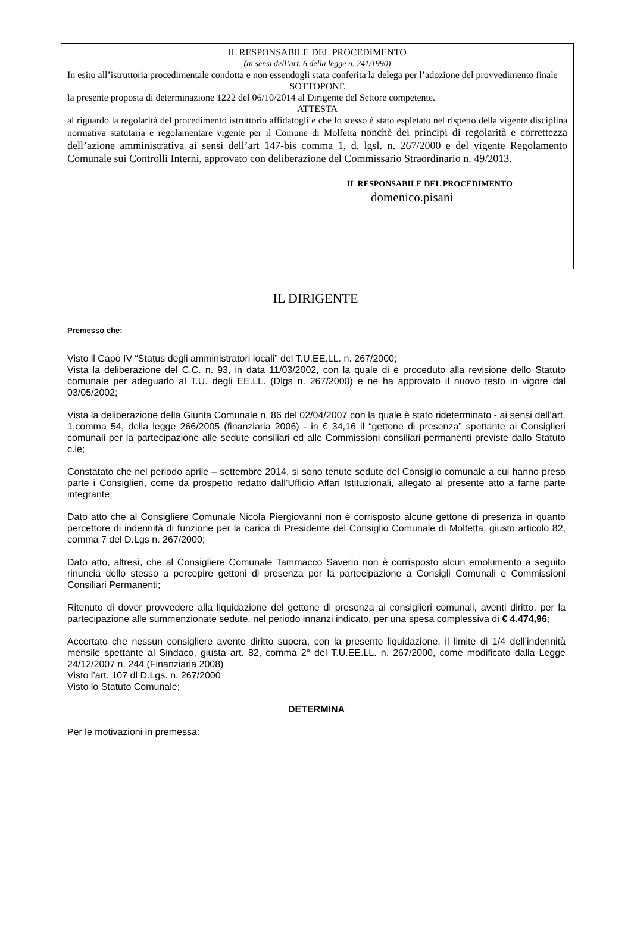IL RESPONSABILE DEL PROCEDIMENTO
(ai sensi dell’art. 6 della legge n. 241/1990)
In esito all’istruttoria procedimentale condotta e non essendogli stata conferita la delega per l’adozione del provvedimento finale
SOTTOPONE
la presente proposta di determinazione 1222 del 06/10/2014 al Dirigente del Settore competente.
ATTESTA
al riguardo la regolarità del procedimento istruttorio affidatogli e che lo stesso è stato espletato nel rispetto della vigente disciplina normativa statutaria e regolamentare vigente per il Comune di Molfetta nonchè dei principi di regolarità e correttezza dell’azione amministrativa ai sensi dell’art 147-bis comma 1, d. lgsl. n. 267/2000 e del vigente Regolamento Comunale sui Controlli Interni, approvato con deliberazione del Commissario Straordinario n. 49/2013.
IL RESPONSABILE DEL PROCEDIMENTO
domenico.pisani
IL DIRIGENTE
Premesso che:
Visto il Capo IV “Status degli amministratori locali” del T.U.EE.LL. n. 267/2000;
Vista la deliberazione del C.C. n. 93, in data 11/03/2002, con la quale di è proceduto alla revisione dello Statuto comunale per adeguarlo al T.U. degli EE.LL. (Dlgs n. 267/2000) e ne ha approvato il nuovo testo in vigore dal 03/05/2002;
Vista la deliberazione della Giunta Comunale n. 86 del 02/04/2007 con la quale è stato rideterminato - ai sensi dell’art. 1,comma 54, della legge 266/2005 (finanziaria 2006) - in € 34,16 il “gettone di presenza” spettante ai Consiglieri comunali per la partecipazione alle sedute consiliari ed alle Commissioni consiliari permanenti previste dallo Statuto c.le;
Constatato che nel periodo aprile – settembre 2014, si sono tenute sedute del Consiglio comunale a cui hanno preso parte i Consiglieri, come da prospetto redatto dall’Ufficio Affari Istituzionali, allegato al presente atto a farne parte integrante;
Dato atto che al Consigliere Comunale Nicola Piergiovanni non è corrisposto alcune gettone di presenza in quanto percettore di indennità di funzione per la carica di Presidente del Consiglio Comunale di Molfetta, giusto articolo 82, comma 7 del D.Lgs n. 267/2000;
Dato atto, altresì, che al Consigliere Comunale Tammacco Saverio non è corrisposto alcun emolumento a seguito rinuncia dello stesso a percepire gettoni di presenza per la partecipazione a Consigli Comunali e Commissioni Consiliari Permanenti;
Ritenuto di dover provvedere alla liquidazione del gettone di presenza ai consiglieri comunali, aventi diritto, per la partecipazione alle summenzionate sedute, nel periodo innanzi indicato, per una spesa complessiva di € 4.474,96;
Accertato che nessun consigliere avente diritto supera, con la presente liquidazione, il limite di 1/4 dell’indennità mensile spettante al Sindaco, giusta art. 82, comma 2° del T.U.EE.LL. n. 267/2000, come modificato dalla Legge 24/12/2007 n. 244 (Finanziaria 2008)
Visto l’art. 107 dl D.Lgs. n. 267/2000
Visto lo Statuto Comunale;
DETERMINA
Per le motivazioni in premessa: